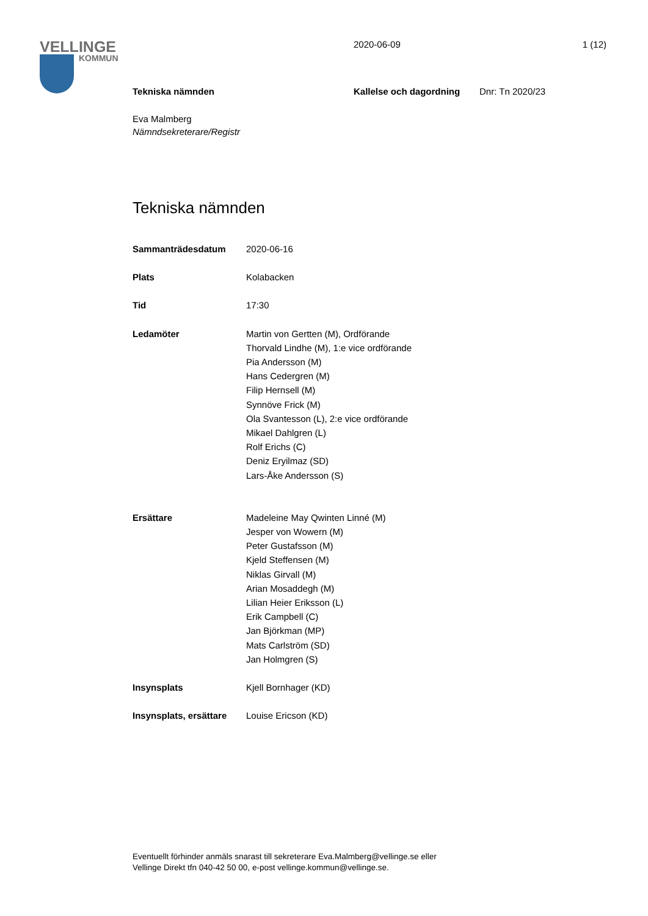VELLINGE
KOMMUN
2020-06-09 1 (12)
Tekniska nämnden Kallelse och dagordning Dnr: Tn 2020/23
Eva Malmberg
Nämndsekreterare/Registr
Tekniska nämnden
Sammanträdesdatum 2020-06-16
Plats Kolabacken
Tid 17:30
Ledamöter Martin von Gertten (M), Ordförande
Thorvald Lindhe (M), 1:e vice ordförande
Pia Andersson (M)
Hans Cedergren (M)
Filip Hernsell (M)
Synnöve Frick (M)
Ola Svantesson (L), 2:e vice ordförande
Mikael Dahlgren (L)
Rolf Erichs (C)
Deniz Eryilmaz (SD)
Lars-Åke Andersson (S)
Ersättare Madeleine May Qwinten Linné (M)
Jesper von Wowern (M)
Peter Gustafsson (M)
Kjeld Steffensen (M)
Niklas Girvall (M)
Arian Mosaddegh (M)
Lilian Heier Eriksson (L)
Erik Campbell (C)
Jan Björkman (MP)
Mats Carlström (SD)
Jan Holmgren (S)
Insynsplats Kjell Bornhager (KD)
Insynsplats, ersättare Louise Ericson (KD)
Eventuellt förhinder anmäls snarast till sekreterare Eva.Malmberg@vellinge.se eller
Vellinge Direkt tfn 040-42 50 00, e-post vellinge.kommun@vellinge.se.